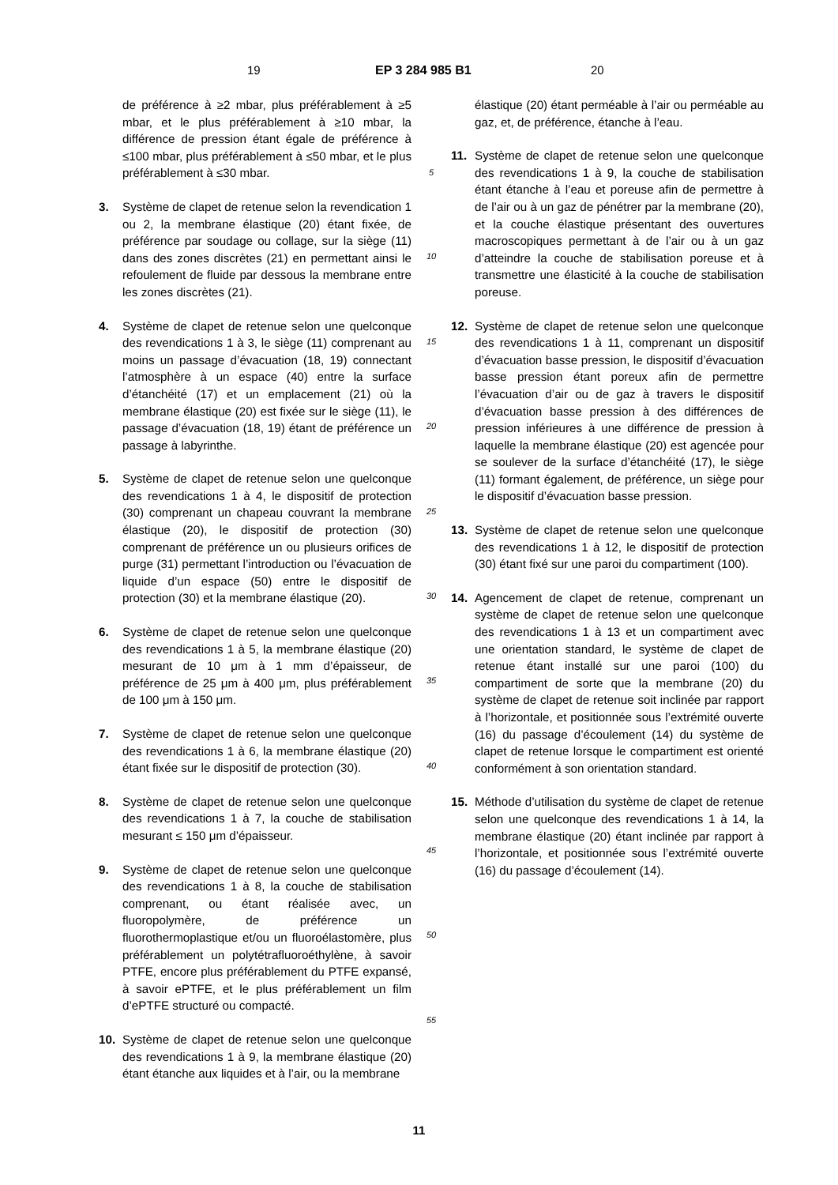19 EP 3 284 985 B1 20
de préférence à ≥2 mbar, plus préférablement à ≥5 mbar, et le plus préférablement à ≥10 mbar, la différence de pression étant égale de préférence à ≤100 mbar, plus préférablement à ≤50 mbar, et le plus préférablement à ≤30 mbar.
3. Système de clapet de retenue selon la revendication 1 ou 2, la membrane élastique (20) étant fixée, de préférence par soudage ou collage, sur la siège (11) dans des zones discrètes (21) en permettant ainsi le refoulement de fluide par dessous la membrane entre les zones discrètes (21).
4. Système de clapet de retenue selon une quelconque des revendications 1 à 3, le siège (11) comprenant au moins un passage d’évacuation (18, 19) connectant l’atmosphère à un espace (40) entre la surface d’étanchéité (17) et un emplacement (21) où la membrane élastique (20) est fixée sur le siège (11), le passage d’évacuation (18, 19) étant de préférence un passage à labyrinthe.
5. Système de clapet de retenue selon une quelconque des revendications 1 à 4, le dispositif de protection (30) comprenant un chapeau couvrant la membrane élastique (20), le dispositif de protection (30) comprenant de préférence un ou plusieurs orifices de purge (31) permettant l’introduction ou l’évacuation de liquide d’un espace (50) entre le dispositif de protection (30) et la membrane élastique (20).
6. Système de clapet de retenue selon une quelconque des revendications 1 à 5, la membrane élastique (20) mesurant de 10 μm à 1 mm d’épaisseur, de préférence de 25 μm à 400 μm, plus préférablement de 100 μm à 150 μm.
7. Système de clapet de retenue selon une quelconque des revendications 1 à 6, la membrane élastique (20) étant fixée sur le dispositif de protection (30).
8. Système de clapet de retenue selon une quelconque des revendications 1 à 7, la couche de stabilisation mesurant ≤ 150 μm d’épaisseur.
9. Système de clapet de retenue selon une quelconque des revendications 1 à 8, la couche de stabilisation comprenant, ou étant réalisée avec, un fluoropolymère, de préférence un fluorothermoplastique et/ou un fluoroélastomère, plus préférablement un polytétrafluoroéthylène, à savoir PTFE, encore plus préférablement du PTFE expansé, à savoir ePTFE, et le plus préférablement un film d’ePTFE structuré ou compacté.
10. Système de clapet de retenue selon une quelconque des revendications 1 à 9, la membrane élastique (20) étant étanche aux liquides et à l’air, ou la membrane
5
10
15
20
25
30
35
40
45
50
55
élastique (20) étant perméable à l’air ou perméable au gaz, et, de préférence, étanche à l’eau.
11. Système de clapet de retenue selon une quelconque des revendications 1 à 9, la couche de stabilisation étant étanche à l’eau et poreuse afin de permettre à de l’air ou à un gaz de pénétrer par la membrane (20), et la couche élastique présentant des ouvertures macroscopiques permettant à de l’air ou à un gaz d’atteindre la couche de stabilisation poreuse et à transmettre une élasticité à la couche de stabilisation poreuse.
12. Système de clapet de retenue selon une quelconque des revendications 1 à 11, comprenant un dispositif d’évacuation basse pression, le dispositif d’évacuation basse pression étant poreux afin de permettre l’évacuation d’air ou de gaz à travers le dispositif d’évacuation basse pression à des différences de pression inférieures à une différence de pression à laquelle la membrane élastique (20) est agencée pour se soulever de la surface d’étanchéité (17), le siège (11) formant également, de préférence, un siège pour le dispositif d’évacuation basse pression.
13. Système de clapet de retenue selon une quelconque des revendications 1 à 12, le dispositif de protection (30) étant fixé sur une paroi du compartiment (100).
14. Agencement de clapet de retenue, comprenant un système de clapet de retenue selon une quelconque des revendications 1 à 13 et un compartiment avec une orientation standard, le système de clapet de retenue étant installé sur une paroi (100) du compartiment de sorte que la membrane (20) du système de clapet de retenue soit inclinée par rapport à l’horizontale, et positionnée sous l’extrémité ouverte (16) du passage d’écoulement (14) du système de clapet de retenue lorsque le compartiment est orienté conformément à son orientation standard.
15. Méthode d’utilisation du système de clapet de retenue selon une quelconque des revendications 1 à 14, la membrane élastique (20) étant inclinée par rapport à l’horizontale, et positionnée sous l’extrémité ouverte (16) du passage d’écoulement (14).
11